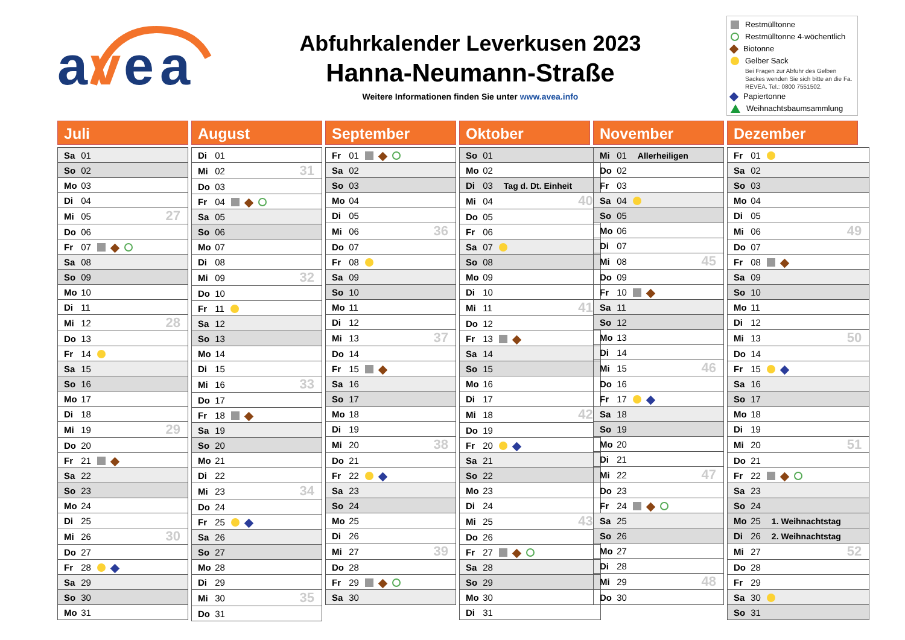a
v
e
a
Abfuhrkalender Leverkusen 2023
Hanna-Neumann-Straße
Weitere Informationen finden Sie unter www.avea.info
Restmülltonne
Restmülltonne 4-wöchentlich
Biotonne
Gelber Sack
Bei Fragen zur Abfuhr des Gelben Sackes wenden Sie sich bitte an die Fa. REVEA. Tel.: 0800 7551502.
Papiertonne
Weihnachtsbaumsammlung
Juli
| Sa 01 | |
| So 02 | |
| Mo 03 | |
| Di 04 | |
| Mi 05 | 27 |
| Do 06 | |
| Fr 07 | |
| Sa 08 | |
| So 09 | |
| Mo 10 | |
| Di 11 | |
| Mi 12 | 28 |
| Do 13 | |
| Fr 14 | |
| Sa 15 | |
| So 16 | |
| Mo 17 | |
| Di 18 | |
| Mi 19 | 29 |
| Do 20 | |
| Fr 21 | |
| Sa 22 | |
| So 23 | |
| Mo 24 | |
| Di 25 | |
| Mi 26 | 30 |
| Do 27 | |
| Fr 28 | |
| Sa 29 | |
| So 30 | |
| Mo 31 | |
August
| Di 01 | |
| Mi 02 | 31 |
| Do 03 | |
| Fr 04 | |
| Sa 05 | |
| So 06 | |
| Mo 07 | |
| Di 08 | |
| Mi 09 | 32 |
| Do 10 | |
| Fr 11 | |
| Sa 12 | |
| So 13 | |
| Mo 14 | |
| Di 15 | |
| Mi 16 | 33 |
| Do 17 | |
| Fr 18 | |
| Sa 19 | |
| So 20 | |
| Mo 21 | |
| Di 22 | |
| Mi 23 | 34 |
| Do 24 | |
| Fr 25 | |
| Sa 26 | |
| So 27 | |
| Mo 28 | |
| Di 29 | |
| Mi 30 | 35 |
| Do 31 | |
September
| Fr 01 | |
| Sa 02 | |
| So 03 | |
| Mo 04 | |
| Di 05 | |
| Mi 06 | 36 |
| Do 07 | |
| Fr 08 | |
| Sa 09 | |
| So 10 | |
| Mo 11 | |
| Di 12 | |
| Mi 13 | 37 |
| Do 14 | |
| Fr 15 | |
| Sa 16 | |
| So 17 | |
| Mo 18 | |
| Di 19 | |
| Mi 20 | 38 |
| Do 21 | |
| Fr 22 | |
| Sa 23 | |
| So 24 | |
| Mo 25 | |
| Di 26 | |
| Mi 27 | 39 |
| Do 28 | |
| Fr 29 | |
| Sa 30 | |
Oktober
| So 01 | |
| Mo 02 | |
| Di 03 Tag d. Dt. Einheit | |
| Mi 04 | 40 |
| Do 05 | |
| Fr 06 | |
| Sa 07 | |
| So 08 | |
| Mo 09 | |
| Di 10 | |
| Mi 11 | 41 |
| Do 12 | |
| Fr 13 | |
| Sa 14 | |
| So 15 | |
| Mo 16 | |
| Di 17 | |
| Mi 18 | 42 |
| Do 19 | |
| Fr 20 | |
| Sa 21 | |
| So 22 | |
| Mo 23 | |
| Di 24 | |
| Mi 25 | 43 |
| Do 26 | |
| Fr 27 | |
| Sa 28 | |
| So 29 | |
| Mo 30 | |
| Di 31 | |
November
| Mi 01 Allerheiligen | |
| Do 02 | |
| Fr 03 | |
| Sa 04 | |
| So 05 | |
| Mo 06 | |
| Di 07 | |
| Mi 08 | 45 |
| Do 09 | |
| Fr 10 | |
| Sa 11 | |
| So 12 | |
| Mo 13 | |
| Di 14 | |
| Mi 15 | 46 |
| Do 16 | |
| Fr 17 | |
| Sa 18 | |
| So 19 | |
| Mo 20 | |
| Di 21 | |
| Mi 22 | 47 |
| Do 23 | |
| Fr 24 | |
| Sa 25 | |
| So 26 | |
| Mo 27 | |
| Di 28 | |
| Mi 29 | 48 |
| Do 30 | |
Dezember
| Fr 01 | |
| Sa 02 | |
| So 03 | |
| Mo 04 | |
| Di 05 | |
| Mi 06 | 49 |
| Do 07 | |
| Fr 08 | |
| Sa 09 | |
| So 10 | |
| Mo 11 | |
| Di 12 | |
| Mi 13 | 50 |
| Do 14 | |
| Fr 15 | |
| Sa 16 | |
| So 17 | |
| Mo 18 | |
| Di 19 | |
| Mi 20 | 51 |
| Do 21 | |
| Fr 22 | |
| Sa 23 | |
| So 24 | |
| Mo 25 1. Weihnachtstag | |
| Di 26 2. Weihnachtstag | |
| Mi 27 | 52 |
| Do 28 | |
| Fr 29 | |
| Sa 30 | |
| So 31 | |